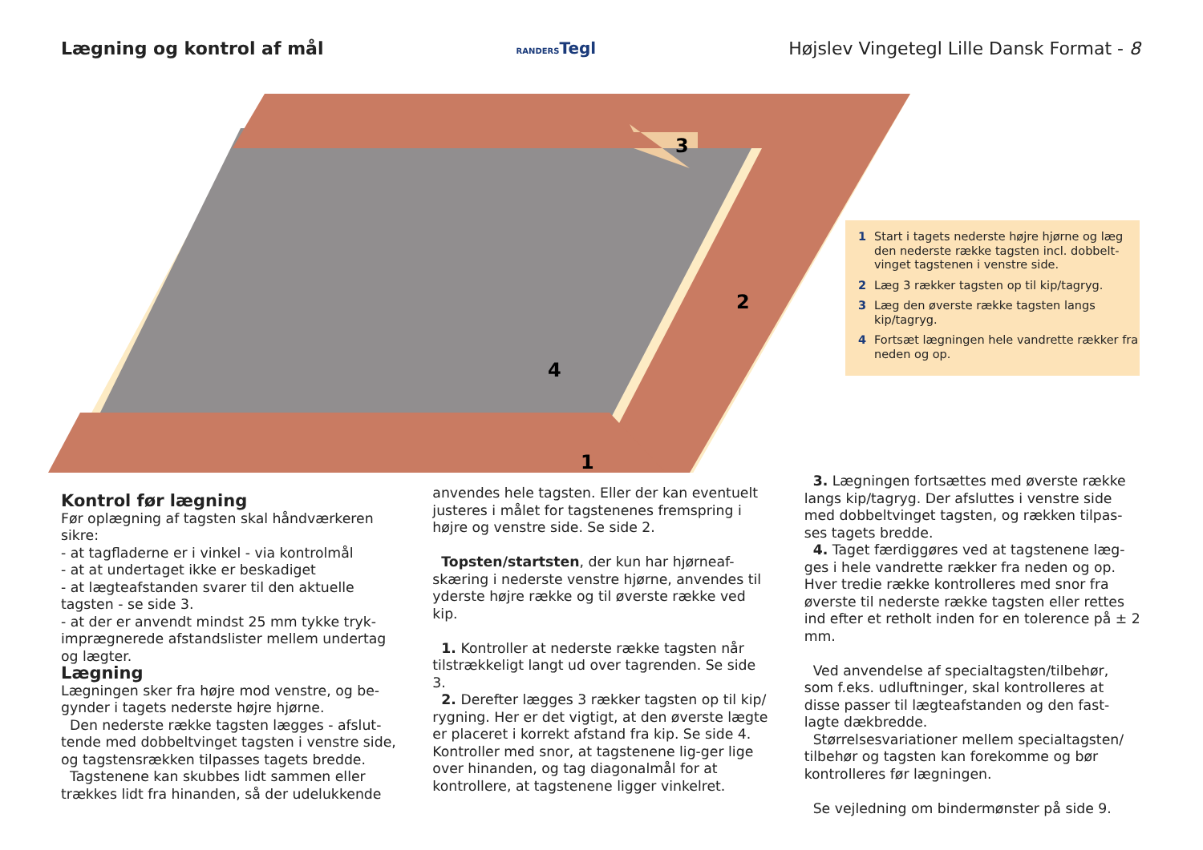Lægning og kontrol af mål
RANDERSTegl
Højslev Vingetegl Lille Dansk Format - 8
3
2
4
1
1 Start i tagets nederste højre hjørne og læg den nederste række tagsten incl. dobbelt-vinget tagstenen i venstre side.
2 Læg 3 rækker tagsten op til kip/tagryg.
3 Læg den øverste række tagsten langs kip/tagryg.
4 Fortsæt lægningen hele vandrette rækker fra neden og op.
Kontrol før lægning
Før oplægning af tagsten skal håndværkeren sikre:
- at tagfladerne er i vinkel - via kontrolmål
- at at undertaget ikke er beskadiget
- at lægteafstanden svarer til den aktuelle tagsten - se side 3.
- at der er anvendt mindst 25 mm tykke tryk-imprægnerede afstandslister mellem undertag og lægter.
Lægning
Lægningen sker fra højre mod venstre, og be-gynder i tagets nederste højre hjørne.
Den nederste række tagsten lægges - afslut-tende med dobbeltvinget tagsten i venstre side, og tagstensrækken tilpasses tagets bredde.
Tagstenene kan skubbes lidt sammen eller trækkes lidt fra hinanden, så der udelukkende
anvendes hele tagsten. Eller der kan eventuelt justeres i målet for tagstenenes fremspring i højre og venstre side. Se side 2.
Topsten/startsten, der kun har hjørneaf-skæring i nederste venstre hjørne, anvendes til yderste højre række og til øverste række ved kip.
1. Kontroller at nederste række tagsten når tilstrækkeligt langt ud over tagrenden. Se side 3.
2. Derefter lægges 3 rækker tagsten op til kip/ rygning. Her er det vigtigt, at den øverste lægte er placeret i korrekt afstand fra kip. Se side 4. Kontroller med snor, at tagstenene lig-ger lige over hinanden, og tag diagonalmål for at kontrollere, at tagstenene ligger vinkelret.
3. Lægningen fortsættes med øverste række langs kip/tagryg. Der afsluttes i venstre side med dobbeltvinget tagsten, og rækken tilpas-ses tagets bredde.
4. Taget færdiggøres ved at tagstenene læg-ges i hele vandrette rækker fra neden og op. Hver tredie række kontrolleres med snor fra øverste til nederste række tagsten eller rettes ind efter et retholt inden for en tolerence på ± 2 mm.
Ved anvendelse af specialtagsten/tilbehør, som f.eks. udluftninger, skal kontrolleres at disse passer til lægteafstanden og den fast-lagte dækbredde.
Størrelsesvariationer mellem specialtagsten/ tilbehør og tagsten kan forekomme og bør kontrolleres før lægningen.
Se vejledning om bindermønster på side 9.